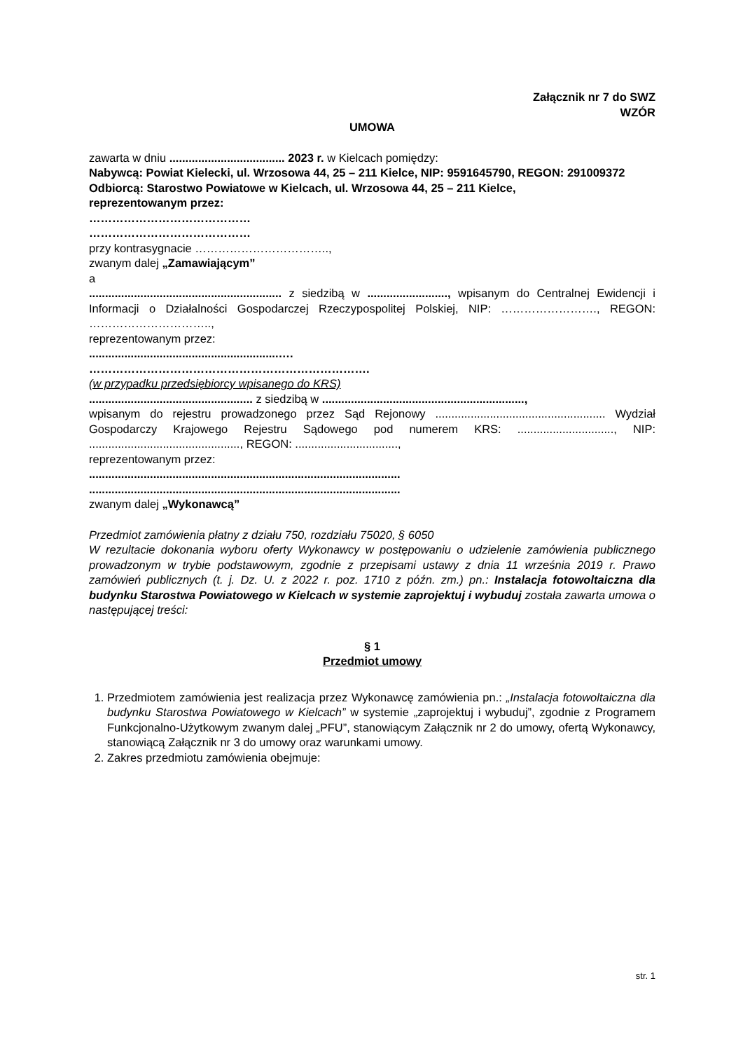Załącznik nr 7 do SWZ
WZÓR
UMOWA
zawarta w dniu .................................... 2023 r. w Kielcach pomiędzy:
Nabywcą: Powiat Kielecki, ul. Wrzosowa 44, 25 – 211 Kielce, NIP: 9591645790, REGON: 291009372
Odbiorcą: Starostwo Powiatowe w Kielcach, ul. Wrzosowa 44, 25 – 211 Kielce,
reprezentowanym przez:
……………………………………
……………………………………
przy kontrasygnacie ……………………………..,
zwanym dalej „Zamawiającym”
a
............................................................ z siedzibą w ........................., wpisanym do Centralnej Ewidencji i Informacji o Działalności Gospodarczej Rzeczypospolitej Polskiej, NIP: ……………………., REGON: …………………………..,
reprezentowanym przez:
...........................................................….
……………………………………………………………….
(w przypadku przedsiębiorcy wpisanego do KRS)
................................................... z siedzibą w ...............................................................,
wpisanym do rejestru prowadzonego przez Sąd Rejonowy ..................................................... Wydział Gospodarczy Krajowego Rejestru Sądowego pod numerem KRS: .............................., NIP: ..............................................., REGON: ................................,
reprezentowanym przez:
.................................................................................................
.................................................................................................
zwanym dalej „Wykonawcą”
Przedmiot zamówienia płatny z działu 750, rozdziału 75020, § 6050
W rezultacie dokonania wyboru oferty Wykonawcy w postępowaniu o udzielenie zamówienia publicznego prowadzonym w trybie podstawowym, zgodnie z przepisami ustawy z dnia 11 września 2019 r. Prawo zamówień publicznych (t. j. Dz. U. z 2022 r. poz. 1710 z późn. zm.) pn.: Instalacja fotowoltaiczna dla budynku Starostwa Powiatowego w Kielcach w systemie zaprojektuj i wybuduj została zawarta umowa o następującej treści:
§ 1
Przedmiot umowy
1. Przedmiotem zamówienia jest realizacja przez Wykonawcę zamówienia pn.: „Instalacja fotowoltaiczna dla budynku Starostwa Powiatowego w Kielcach” w systemie „zaprojektuj i wybuduj”, zgodnie z Programem Funkcjonalno-Użytkowym zwanym dalej „PFU”, stanowiącym Załącznik nr 2 do umowy, ofertą Wykonawcy, stanowiącą Załącznik nr 3 do umowy oraz warunkami umowy.
2. Zakres przedmiotu zamówienia obejmuje:
str. 1